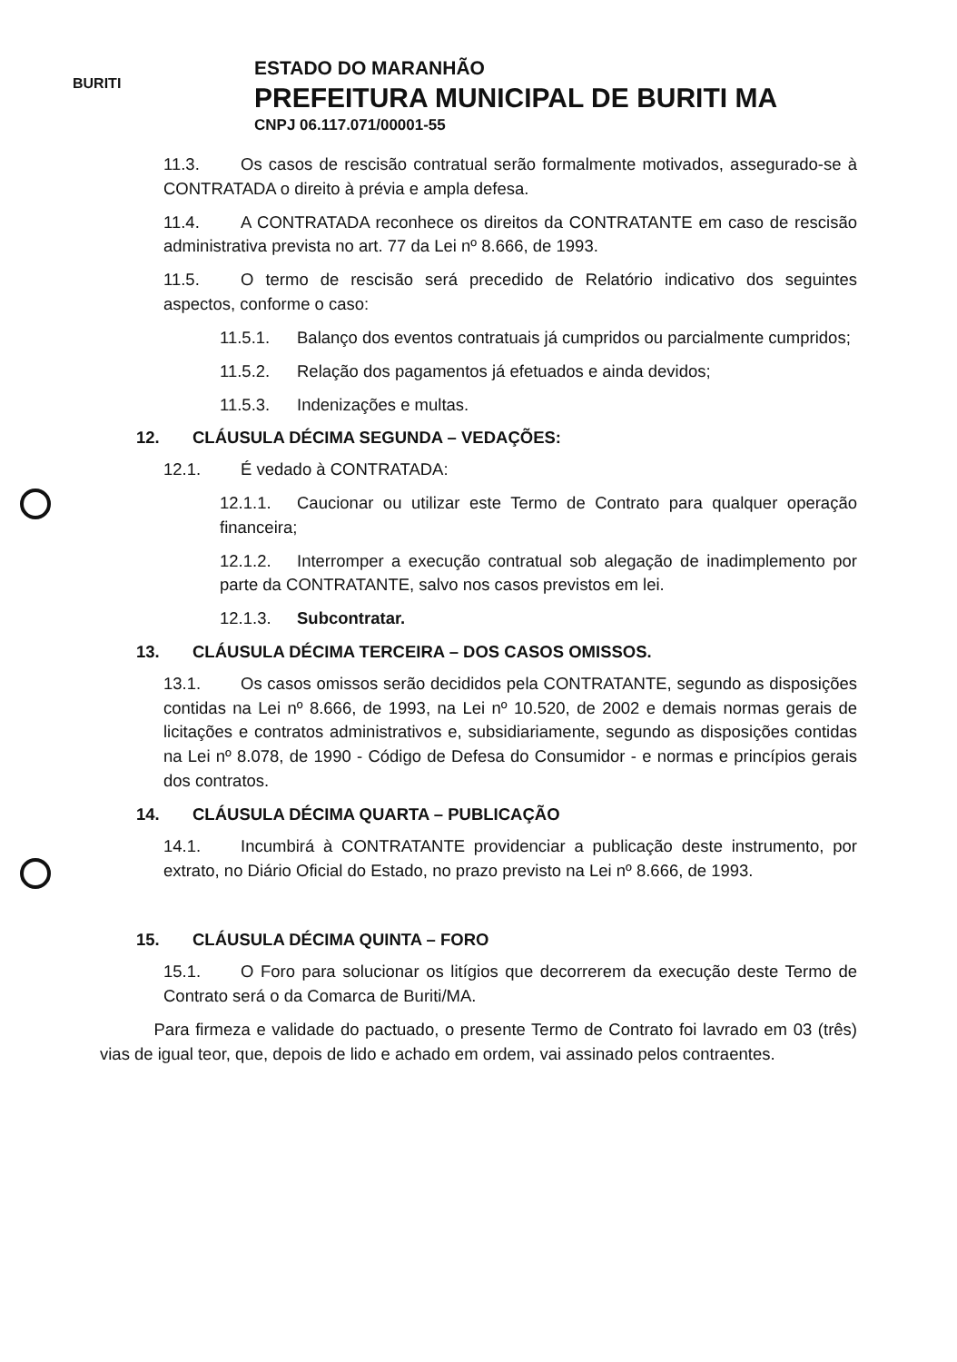BURITI
ESTADO DO MARANHÃO
PREFEITURA MUNICIPAL DE BURITI MA
CNPJ 06.117.071/00001-55
11.3. Os casos de rescisão contratual serão formalmente motivados, assegurado-se à CONTRATADA o direito à prévia e ampla defesa.
11.4. A CONTRATADA reconhece os direitos da CONTRATANTE em caso de rescisão administrativa prevista no art. 77 da Lei nº 8.666, de 1993.
11.5. O termo de rescisão será precedido de Relatório indicativo dos seguintes aspectos, conforme o caso:
11.5.1. Balanço dos eventos contratuais já cumpridos ou parcialmente cumpridos;
11.5.2. Relação dos pagamentos já efetuados e ainda devidos;
11.5.3. Indenizações e multas.
12. CLÁUSULA DÉCIMA SEGUNDA – VEDAÇÕES:
12.1. É vedado à CONTRATADA:
12.1.1. Caucionar ou utilizar este Termo de Contrato para qualquer operação financeira;
12.1.2. Interromper a execução contratual sob alegação de inadimplemento por parte da CONTRATANTE, salvo nos casos previstos em lei.
12.1.3. Subcontratar.
13. CLÁUSULA DÉCIMA TERCEIRA – DOS CASOS OMISSOS.
13.1. Os casos omissos serão decididos pela CONTRATANTE, segundo as disposições contidas na Lei nº 8.666, de 1993, na Lei nº 10.520, de 2002 e demais normas gerais de licitações e contratos administrativos e, subsidiariamente, segundo as disposições contidas na Lei nº 8.078, de 1990 - Código de Defesa do Consumidor - e normas e princípios gerais dos contratos.
14. CLÁUSULA DÉCIMA QUARTA – PUBLICAÇÃO
14.1. Incumbirá à CONTRATANTE providenciar a publicação deste instrumento, por extrato, no Diário Oficial do Estado, no prazo previsto na Lei nº 8.666, de 1993.
15. CLÁUSULA DÉCIMA QUINTA – FORO
15.1. O Foro para solucionar os litígios que decorrerem da execução deste Termo de Contrato será o da Comarca de Buriti/MA.
Para firmeza e validade do pactuado, o presente Termo de Contrato foi lavrado em 03 (três) vias de igual teor, que, depois de lido e achado em ordem, vai assinado pelos contraentes.